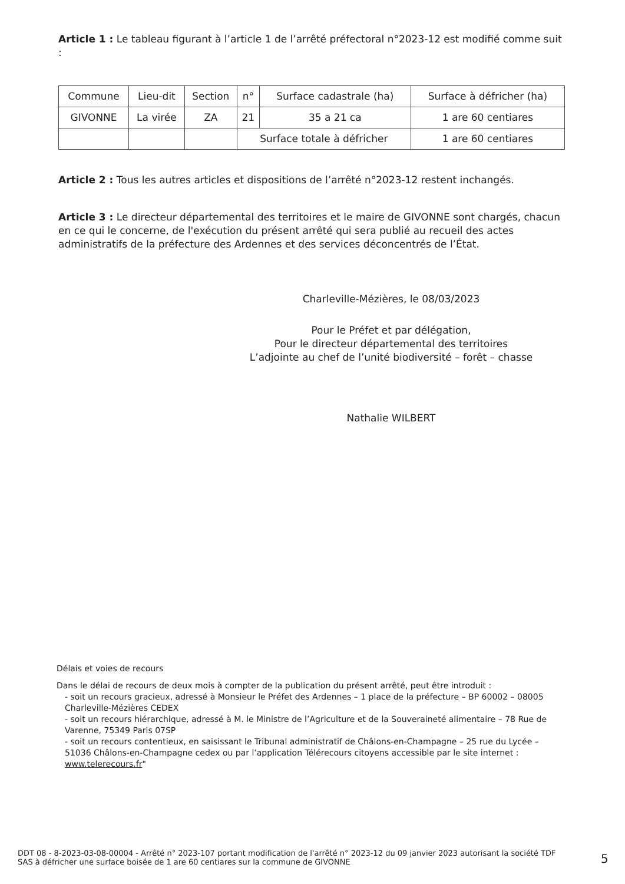Article 1 : Le tableau figurant à l’article 1 de l’arrêté préfectoral n°2023-12 est modifié comme suit :
| Commune | Lieu-dit | Section | n° | Surface cadastrale (ha) | Surface à défricher (ha) |
| --- | --- | --- | --- | --- | --- |
| GIVONNE | La virée | ZA | 21 | 35 a 21 ca | 1 are 60 centiares |
| | | | Surface totale à défricher | | 1 are 60 centiares |
Article 2 : Tous les autres articles et dispositions de l’arrêté n°2023-12 restent inchangés.
Article 3 : Le directeur départemental des territoires et le maire de GIVONNE sont chargés, chacun en ce qui le concerne, de l'exécution du présent arrêté qui sera publié au recueil des actes administratifs de la préfecture des Ardennes et des services déconcentrés de l’État.
Charleville-Mézières, le 08/03/2023
Pour le Préfet et par délégation,
Pour le directeur départemental des territoires
L’adjointe au chef de l’unité biodiversité – forêt – chasse
Nathalie WILBERT
Délais et voies de recours
Dans le délai de recours de deux mois à compter de la publication du présent arrêté, peut être introduit :
- soit un recours gracieux, adressé à Monsieur le Préfet des Ardennes – 1 place de la préfecture – BP 60002 – 08005 Charleville-Mézières CEDEX
- soit un recours hiérarchique, adressé à M. le Ministre de l’Agriculture et de la Souveraineté alimentaire – 78 Rue de Varenne, 75349 Paris 07SP
- soit un recours contentieux, en saisissant le Tribunal administratif de Châlons-en-Champagne – 25 rue du Lycée – 51036 Châlons-en-Champagne cedex ou par l’application Télérecours citoyens accessible par le site internet : www.telerecours.fr"
DDT 08 - 8-2023-03-08-00004 - Arrêté n° 2023-107 portant modification de l'arrêté n° 2023-12 du 09 janvier 2023 autorisant la société TDF SAS à défricher une surface boisée de 1 are 60 centiares sur la commune de GIVONNE
5